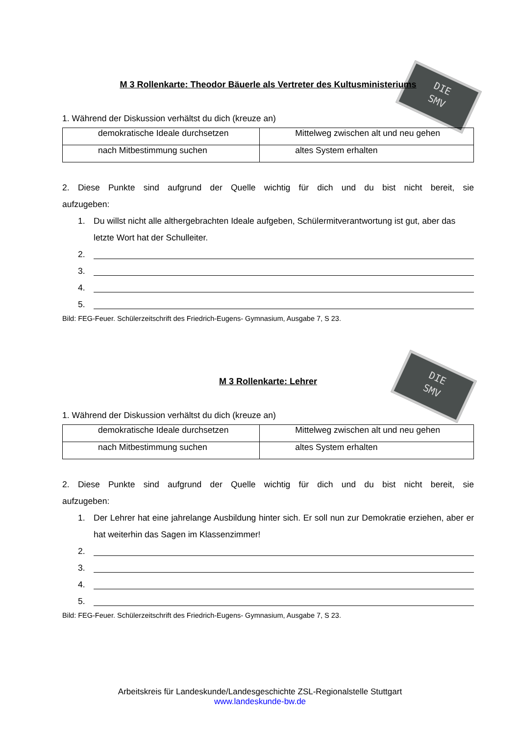DIE
SMV
DIE
SMV
M 3 Rollenkarte: Theodor Bäuerle als Vertreter des Kultusministeriums
1. Während der Diskussion verhältst du dich (kreuze an)
| demokratische Ideale durchsetzen | Mittelweg zwischen alt und neu gehen |
| nach Mitbestimmung suchen | altes System erhalten |
2. Diese Punkte sind aufgrund der Quelle wichtig für dich und du bist nicht bereit, sie
aufzugeben:
1. Du willst nicht alle althergebrachten Ideale aufgeben, Schülermitverantwortung ist gut, aber das letzte Wort hat der Schulleiter.
2.
3.
4.
5.
Bild: FEG-Feuer. Schülerzeitschrift des Friedrich-Eugens- Gymnasium, Ausgabe 7, S 23.
M 3 Rollenkarte: Lehrer
1. Während der Diskussion verhältst du dich (kreuze an)
| demokratische Ideale durchsetzen | Mittelweg zwischen alt und neu gehen |
| nach Mitbestimmung suchen | altes System erhalten |
2. Diese Punkte sind aufgrund der Quelle wichtig für dich und du bist nicht bereit, sie
aufzugeben:
1. Der Lehrer hat eine jahrelange Ausbildung hinter sich. Er soll nun zur Demokratie erziehen, aber er hat weiterhin das Sagen im Klassenzimmer!
2.
3.
4.
5.
Bild: FEG-Feuer. Schülerzeitschrift des Friedrich-Eugens- Gymnasium, Ausgabe 7, S 23.
Arbeitskreis für Landeskunde/Landesgeschichte ZSL-Regionalstelle Stuttgart
www.landeskunde-bw.de